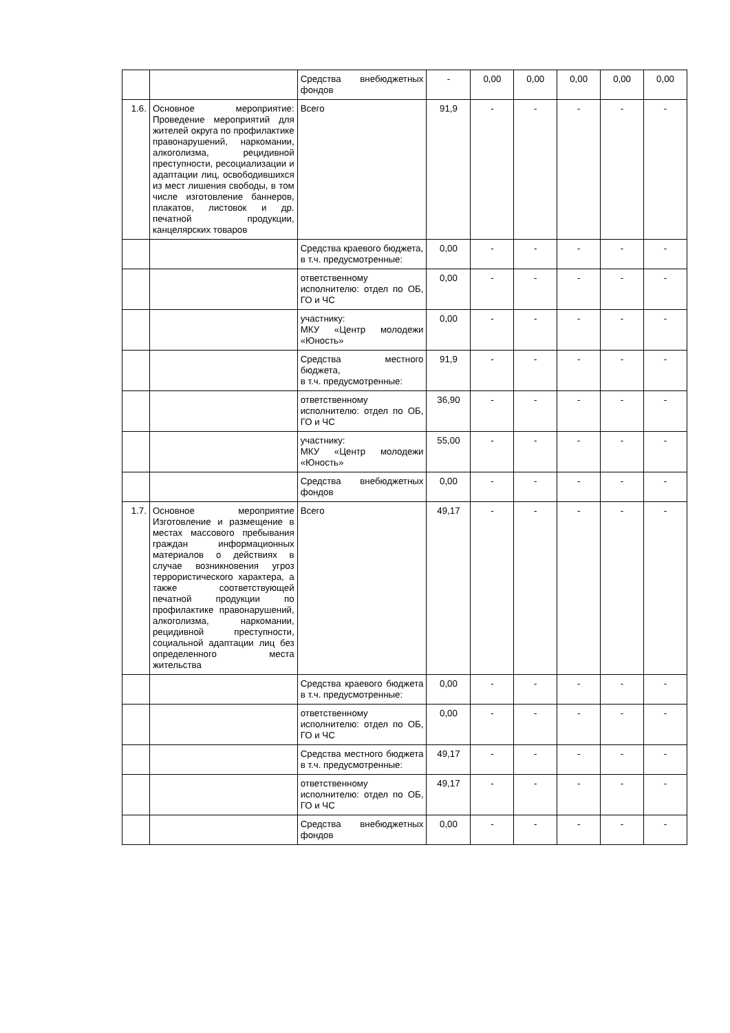| | | Средства внебюджетных фондов | - | 0,00 | 0,00 | 0,00 | 0,00 | 0,00 |
| 1.6. | Основное мероприятие: Проведение мероприятий для жителей округа по профилактике правонарушений, наркомании, алкоголизма, рецидивной преступности, ресоциализации и адаптации лиц, освободившихся из мест лишения свободы, в том числе изготовление баннеров, плакатов, листовок и др. печатной продукции, канцелярских товаров | Всего | 91,9 | - | - | - | - | - |
| | | Средства краевого бюджета, в т.ч. предусмотренные: | 0,00 | - | - | - | - | - |
| | | ответственному исполнителю: отдел по ОБ, ГО и ЧС | 0,00 | - | - | - | - | - |
| | | участнику: МКУ «Центр молодежи «Юность» | 0,00 | - | - | - | - | - |
| | | Средства местного бюджета, в т.ч. предусмотренные: | 91,9 | - | - | - | - | - |
| | | ответственному исполнителю: отдел по ОБ, ГО и ЧС | 36,90 | - | - | - | - | - |
| | | участнику: МКУ «Центр молодежи «Юность» | 55,00 | - | - | - | - | - |
| | | Средства внебюджетных фондов | 0,00 | - | - | - | - | - |
| 1.7. | Основное мероприятие Изготовление и размещение в местах массового пребывания граждан информационных материалов о действиях в случае возникновения угроз террористического характера, а также соответствующей печатной продукции по профилактике правонарушений, алкоголизма, наркомании, рецидивной преступности, социальной адаптации лиц без определенного места жительства | Всего | 49,17 | - | - | - | - | - |
| | | Средства краевого бюджета в т.ч. предусмотренные: | 0,00 | - | - | - | - | - |
| | | ответственному исполнителю: отдел по ОБ, ГО и ЧС | 0,00 | - | - | - | - | - |
| | | Средства местного бюджета в т.ч. предусмотренные: | 49,17 | - | - | - | - | - |
| | | ответственному исполнителю: отдел по ОБ, ГО и ЧС | 49,17 | - | - | - | - | - |
| | | Средства внебюджетных фондов | 0,00 | - | - | - | - | - |